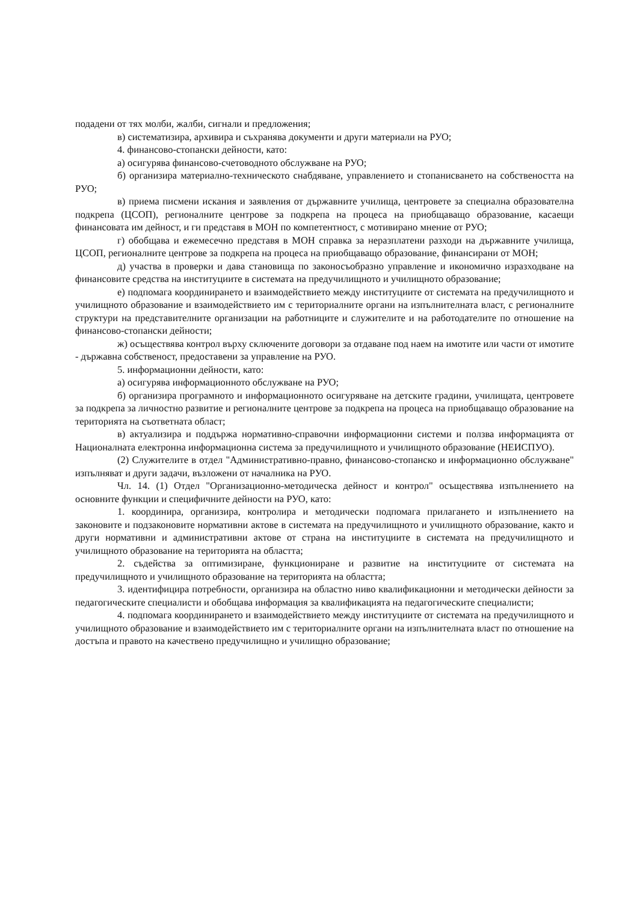подадени от тях молби, жалби, сигнали и предложения;
в) систематизира, архивира и съхранява документи и други материали на РУО;
4. финансово-стопански дейности, като:
а) осигурява финансово-счетоводното обслужване на РУО;
б) организира материално-техническото снабдяване, управлението и стопанисването на собствеността на РУО;
в) приема писмени искания и заявления от държавните училища, центровете за специална образователна подкрепа (ЦСОП), регионалните центрове за подкрепа на процеса на приобщаващо образование, касаещи финансовата им дейност, и ги представя в МОН по компетентност, с мотивирано мнение от РУО;
г) обобщава и ежемесечно представя в МОН справка за неразплатени разходи на държавните училища, ЦСОП, регионалните центрове за подкрепа на процеса на приобщаващо образование, финансирани от МОН;
д) участва в проверки и дава становища по законосъобразно управление и икономично изразходване на финансовите средства на институциите в системата на предучилищното и училищното образование;
е) подпомага координирането и взаимодействието между институциите от системата на предучилищното и училищното образование и взаимодействието им с териториалните органи на изпълнителната власт, с регионалните структури на представителните организации на работниците и служителите и на работодателите по отношение на финансово-стопански дейности;
ж) осъществява контрол върху сключените договори за отдаване под наем на имотите или части от имотите - държавна собственост, предоставени за управление на РУО.
5. информационни дейности, като:
а) осигурява информационното обслужване на РУО;
б) организира програмното и информационното осигуряване на детските градини, училищата, центровете за подкрепа за личностно развитие и регионалните центрове за подкрепа на процеса на приобщаващо образование на територията на съответната област;
в) актуализира и поддържа нормативно-справочни информационни системи и ползва информацията от Националната електронна информационна система за предучилищното и училищното образование (НЕИСПУО).
(2) Служителите в отдел "Административно-правно, финансово-стопанско и информационно обслужване" изпълняват и други задачи, възложени от началника на РУО.
Чл. 14. (1) Отдел "Организационно-методическа дейност и контрол" осъществява изпълнението на основните функции и специфичните дейности на РУО, като:
1. координира, организира, контролира и методически подпомага прилагането и изпълнението на законовите и подзаконовите нормативни актове в системата на предучилищното и училищното образование, както и други нормативни и административни актове от страна на институциите в системата на предучилищното и училищното образование на територията на областта;
2. съдейства за оптимизиране, функциониране и развитие на институциите от системата на предучилищното и училищното образование на територията на областта;
3. идентифицира потребности, организира на областно ниво квалификационни и методически дейности за педагогическите специалисти и обобщава информация за квалификацията на педагогическите специалисти;
4. подпомага координирането и взаимодействието между институциите от системата на предучилищното и училищното образование и взаимодействието им с териториалните органи на изпълнителната власт по отношение на достъпа и правото на качествено предучилищно и училищно образование;